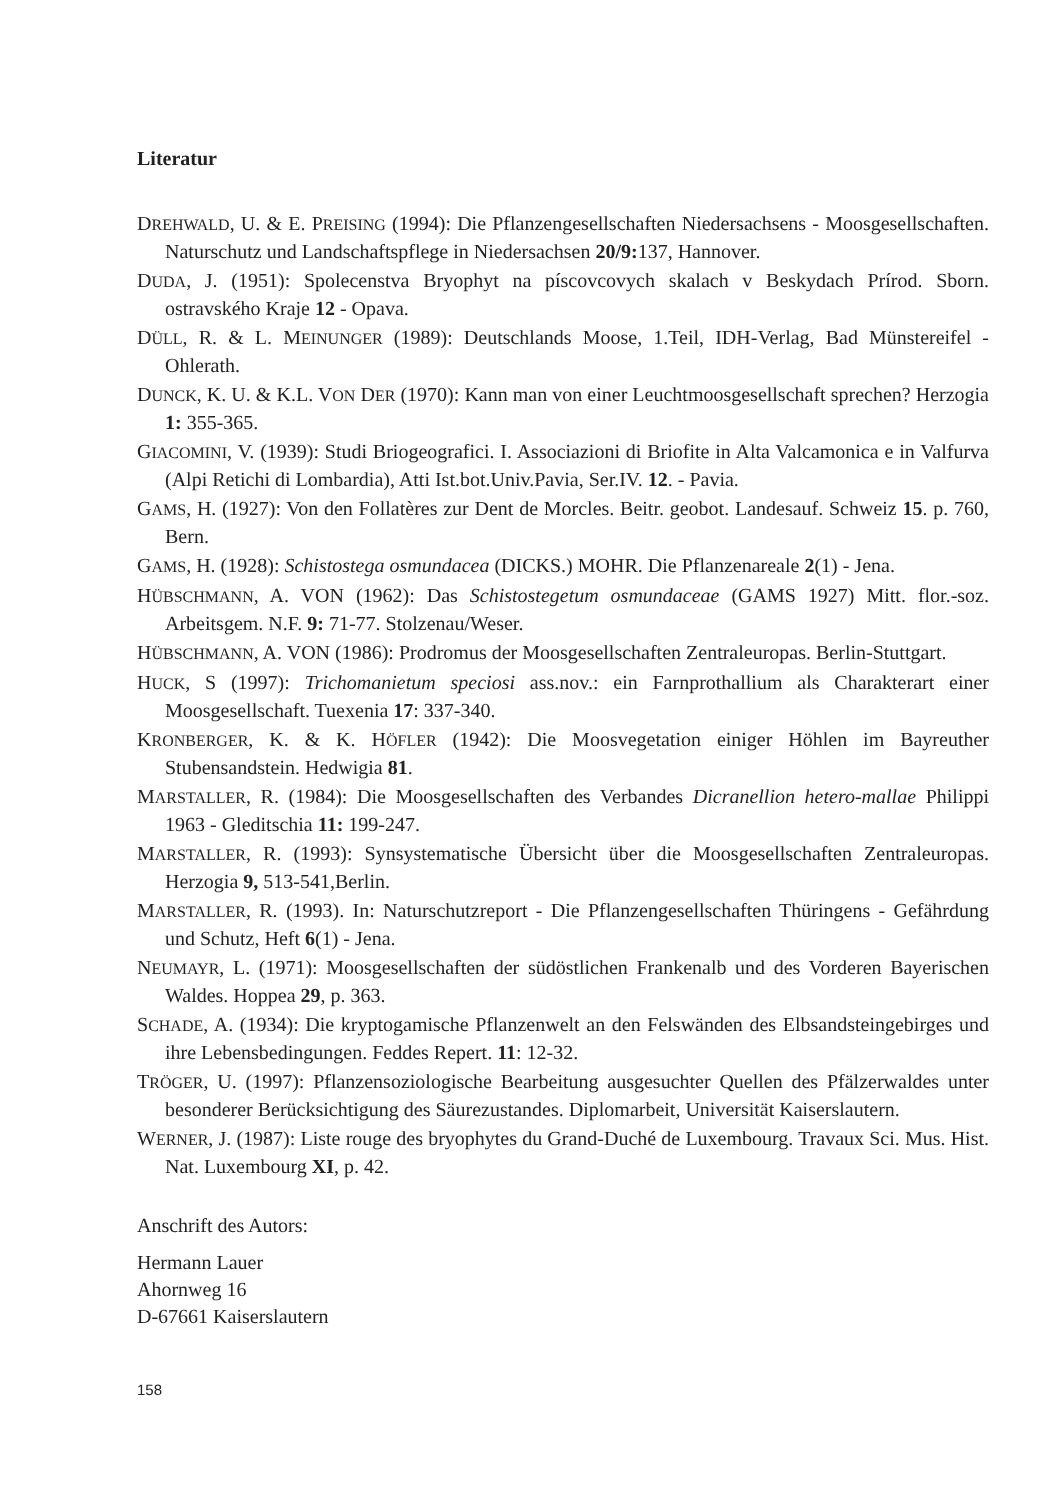Literatur
DREHWALD, U. & E. PREISING (1994): Die Pflanzengesellschaften Niedersachsens - Moosgesellschaften. Naturschutz und Landschaftspflege in Niedersachsen 20/9: 137, Hannover.
DUDA, J. (1951): Spolecenstva Bryophyt na píscovcovych skalach v Beskydach Prírod. Sborn. ostravského Kraje 12 - Opava.
DÜLL, R. & L. MEINUNGER (1989): Deutschlands Moose, 1.Teil, IDH-Verlag, Bad Münstereifel - Ohlerath.
DUNCK, K. U. & K.L. VON DER (1970): Kann man von einer Leuchtmoosgesellschaft sprechen? Herzogia 1: 355-365.
GIACOMINI, V. (1939): Studi Briogeografici. I. Associazioni di Briofite in Alta Valcamonica e in Valfurva (Alpi Retichi di Lombardia), Atti Ist.bot.Univ.Pavia, Ser.IV. 12. - Pavia.
GAMS, H. (1927): Von den Follatères zur Dent de Morcles. Beitr. geobot. Landesauf. Schweiz 15. p. 760, Bern.
GAMS, H. (1928): Schistostega osmundacea (DICKS.) MOHR. Die Pflanzenareale 2(1) - Jena.
HÜBSCHMANN, A. VON (1962): Das Schistostegetum osmundaceae (GAMS 1927) Mitt. flor.-soz. Arbeitsgem. N.F. 9: 71-77. Stolzenau/Weser.
HÜBSCHMANN, A. VON (1986): Prodromus der Moosgesellschaften Zentraleuropas. Berlin-Stuttgart.
HUCK, S (1997): Trichomanietum speciosi ass.nov.: ein Farnprothallium als Charakterart einer Moosgesellschaft. Tuexenia 17: 337-340.
KRONBERGER, K. & K. HÖFLER (1942): Die Moosvegetation einiger Höhlen im Bayreuther Stubensandstein. Hedwigia 81.
MARSTALLER, R. (1984): Die Moosgesellschaften des Verbandes Dicranellion hetero-mallae Philippi 1963 - Gleditschia 11: 199-247.
MARSTALLER, R. (1993): Synsystematische Übersicht über die Moosgesellschaften Zentraleuropas. Herzogia 9, 513-541,Berlin.
MARSTALLER, R. (1993). In: Naturschutzreport - Die Pflanzengesellschaften Thüringens - Gefährdung und Schutz, Heft 6(1) - Jena.
NEUMAYR, L. (1971): Moosgesellschaften der südöstlichen Frankenalb und des Vorderen Bayerischen Waldes. Hoppea 29, p. 363.
SCHADE, A. (1934): Die kryptogamische Pflanzenwelt an den Felswänden des Elbsandsteingebirges und ihre Lebensbedingungen. Feddes Repert. 11: 12-32.
TRÖGER, U. (1997): Pflanzensoziologische Bearbeitung ausgesuchter Quellen des Pfälzerwaldes unter besonderer Berücksichtigung des Säurezustandes. Diplomarbeit, Universität Kaiserslautern.
WERNER, J. (1987): Liste rouge des bryophytes du Grand-Duché de Luxembourg. Travaux Sci. Mus. Hist. Nat. Luxembourg XI, p. 42.
Anschrift des Autors:
Hermann Lauer
Ahornweg 16
D-67661 Kaiserslautern
158